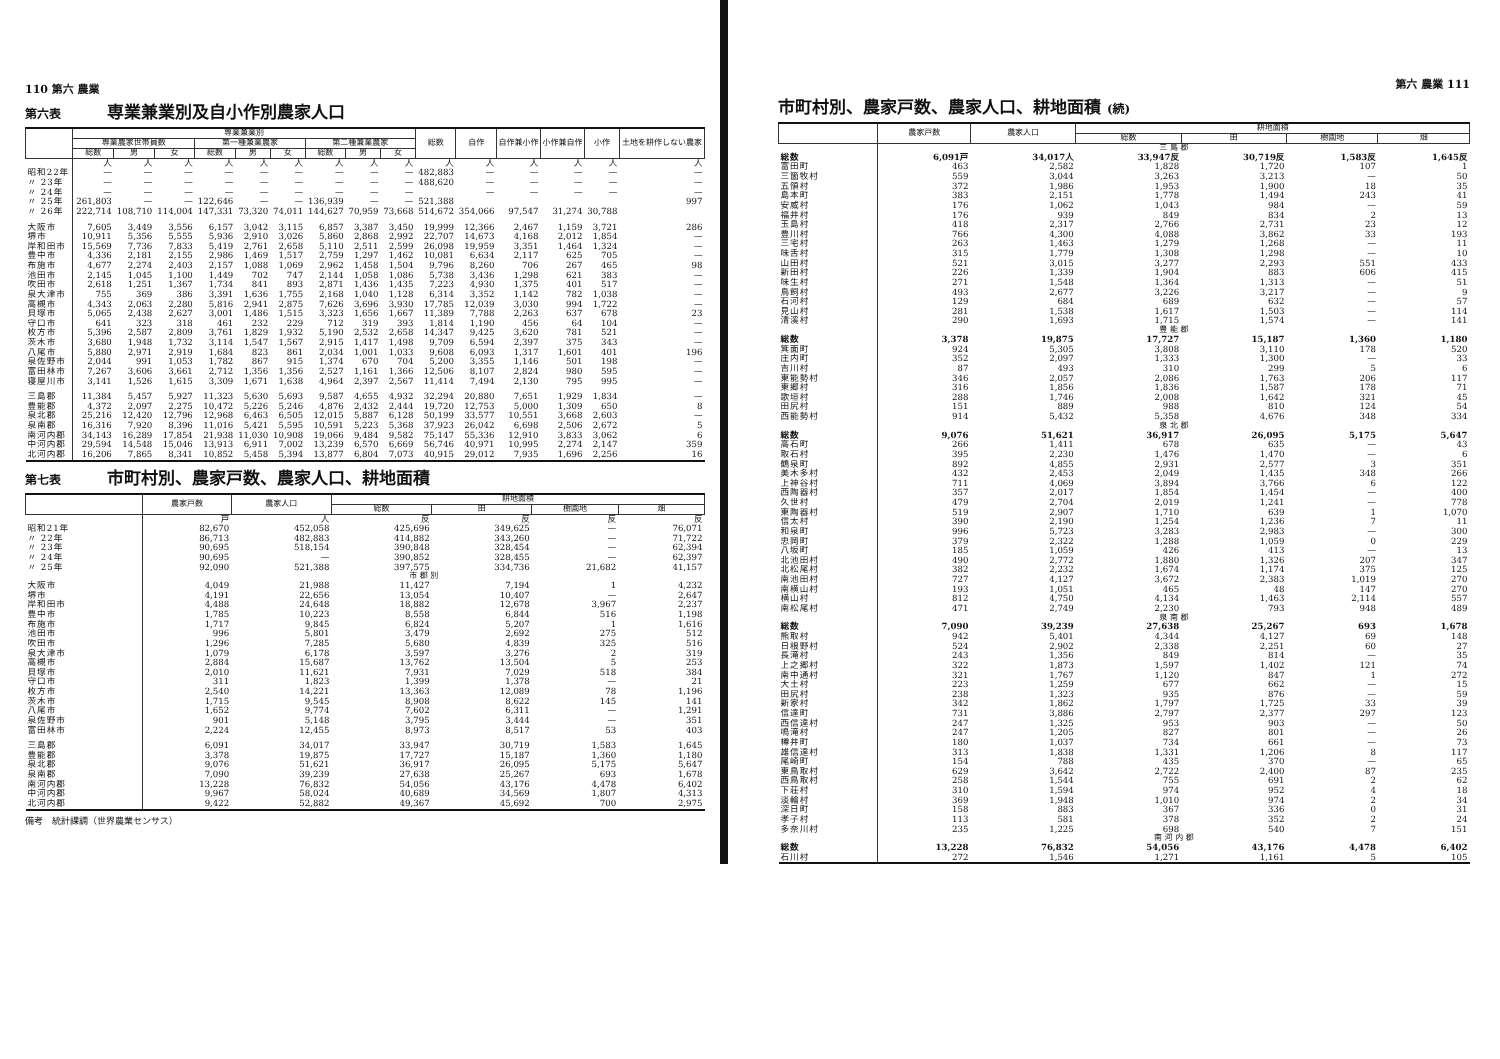110 第六 農業
第六表 専業兼業別及自小作別農家人口
| | 専業兼業別 | | | | | | | | | 総数 | 自作 | 自作兼小作 | 小作兼自作 | 小作 | 土地を耕作しない農家 |
| --- | --- | --- | --- | --- | --- | --- | --- | --- | --- | --- | --- | --- | --- | --- | --- |
| | 専業農家世帯員数 | | | 第一種兼業農家 | | | 第二種兼業農家 | | | | | | | | |
| | 総数 | 男 | 女 | 総数 | 男 | 女 | 総数 | 男 | 女 | | | | | | |
| | 人 | 人 | 人 | 人 | 人 | 人 | 人 | 人 | 人 | 人 | 人 | 人 | 人 | 人 | 人 |
| 昭和22年 | — | — | — | — | — | — | — | — | — | 482,883 | — | — | — | — | — |
| 〃 23年 | — | — | — | — | — | — | — | — | — | 488,620 | — | — | — | — | — |
| 〃 24年 | — | — | — | — | — | — | — | — | — | | — | — | — | — | — |
| 〃 25年 | 261,803 | — | — | 122,646 | — | — | 136,939 | — | — | 521,388 | | | | | 997 |
| 〃 26年 | 222,714 | 108,710 | 114,004 | 147,331 | 73,320 | 74,011 | 144,627 | 70,959 | 73,668 | 514,672 | 354,066 | 97,547 | 31,274 | 30,788 | |
| 大阪市 | 7,605 | 3,449 | 3,556 | 6,157 | 3,042 | 3,115 | 6,857 | 3,387 | 3,450 | 19,999 | 12,366 | 2,467 | 1,159 | 3,721 | 286 |
| 堺市 | 10,911 | 5,356 | 5,555 | 5,936 | 2,910 | 3,026 | 5,860 | 2,868 | 2,992 | 22,707 | 14,673 | 4,168 | 2,012 | 1,854 | — |
| 岸和田市 | 15,569 | 7,736 | 7,833 | 5,419 | 2,761 | 2,658 | 5,110 | 2,511 | 2,599 | 26,098 | 19,959 | 3,351 | 1,464 | 1,324 | — |
| 豊中市 | 4,336 | 2,181 | 2,155 | 2,986 | 1,469 | 1,517 | 2,759 | 1,297 | 1,462 | 10,081 | 6,634 | 2,117 | 625 | 705 | — |
| 布施市 | 4,677 | 2,274 | 2,403 | 2,157 | 1,088 | 1,069 | 2,962 | 1,458 | 1,504 | 9,796 | 8,260 | 706 | 267 | 465 | 98 |
| 池田市 | 2,145 | 1,045 | 1,100 | 1,449 | 702 | 747 | 2,144 | 1,058 | 1,086 | 5,738 | 3,436 | 1,298 | 621 | 383 | — |
| 吹田市 | 2,618 | 1,251 | 1,367 | 1,734 | 841 | 893 | 2,871 | 1,436 | 1,435 | 7,223 | 4,930 | 1,375 | 401 | 517 | — |
| 泉大津市 | 755 | 369 | 386 | 3,391 | 1,636 | 1,755 | 2,168 | 1,040 | 1,128 | 6,314 | 3,352 | 1,142 | 782 | 1,038 | — |
| 高槻市 | 4,343 | 2,063 | 2,280 | 5,816 | 2,941 | 2,875 | 7,626 | 3,696 | 3,930 | 17,785 | 12,039 | 3,030 | 994 | 1,722 | — |
| 貝塚市 | 5,065 | 2,438 | 2,627 | 3,001 | 1,486 | 1,515 | 3,323 | 1,656 | 1,667 | 11,389 | 7,788 | 2,263 | 637 | 678 | 23 |
| 守口市 | 641 | 323 | 318 | 461 | 232 | 229 | 712 | 319 | 393 | 1,814 | 1,190 | 456 | 64 | 104 | — |
| 枚方市 | 5,396 | 2,587 | 2,809 | 3,761 | 1,829 | 1,932 | 5,190 | 2,532 | 2,658 | 14,347 | 9,425 | 3,620 | 781 | 521 | — |
| 茨木市 | 3,680 | 1,948 | 1,732 | 3,114 | 1,547 | 1,567 | 2,915 | 1,417 | 1,498 | 9,709 | 6,594 | 2,397 | 375 | 343 | — |
| 八尾市 | 5,880 | 2,971 | 2,919 | 1,684 | 823 | 861 | 2,034 | 1,001 | 1,033 | 9,608 | 6,093 | 1,317 | 1,601 | 401 | 196 |
| 泉佐野市 | 2,044 | 991 | 1,053 | 1,782 | 867 | 915 | 1,374 | 670 | 704 | 5,200 | 3,355 | 1,146 | 501 | 198 | — |
| 富田林市 | 7,267 | 3,606 | 3,661 | 2,712 | 1,356 | 1,356 | 2,527 | 1,161 | 1,366 | 12,506 | 8,107 | 2,824 | 980 | 595 | — |
| 寝屋川市 | 3,141 | 1,526 | 1,615 | 3,309 | 1,671 | 1,638 | 4,964 | 2,397 | 2,567 | 11,414 | 7,494 | 2,130 | 795 | 995 | — |
| 三島郡 | 11,384 | 5,457 | 5,927 | 11,323 | 5,630 | 5,693 | 9,587 | 4,655 | 4,932 | 32,294 | 20,880 | 7,651 | 1,929 | 1,834 | — |
| 豊能郡 | 4,372 | 2,097 | 2,275 | 10,472 | 5,226 | 5,246 | 4,876 | 2,432 | 2,444 | 19,720 | 12,753 | 5,000 | 1,309 | 650 | 8 |
| 泉北郡 | 25,216 | 12,420 | 12,796 | 12,968 | 6,463 | 6,505 | 12,015 | 5,887 | 6,128 | 50,199 | 33,577 | 10,551 | 3,668 | 2,603 | — |
| 泉南郡 | 16,316 | 7,920 | 8,396 | 11,016 | 5,421 | 5,595 | 10,591 | 5,223 | 5,368 | 37,923 | 26,042 | 6,698 | 2,506 | 2,672 | 5 |
| 南河内郡 | 34,143 | 16,289 | 17,854 | 21,938 | 11,030 | 10,908 | 19,066 | 9,484 | 9,582 | 75,147 | 55,336 | 12,910 | 3,833 | 3,062 | 6 |
| 中河内郡 | 29,594 | 14,548 | 15,046 | 13,913 | 6,911 | 7,002 | 13,239 | 6,570 | 6,669 | 56,746 | 40,971 | 10,995 | 2,274 | 2,147 | 359 |
| 北河内郡 | 16,206 | 7,865 | 8,341 | 10,852 | 5,458 | 5,394 | 13,877 | 6,804 | 7,073 | 40,915 | 29,012 | 7,935 | 1,696 | 2,256 | 16 |
第七表 市町村別、農家戸数、農家人口、耕地面積
| | 農家戸数 | 農家人口 | 耕地面積 | | | |
| --- | --- | --- | --- | --- | --- | --- |
| | | | 総数 | 田 | 樹園地 | 畑 |
| | 戸 | 人 | 反 | 反 | 反 | 反 |
| 昭和21年 | 82,670 | 452,058 | 425,696 | 349,625 | — | 76,071 |
| 〃 22年 | 86,713 | 482,883 | 414,882 | 343,260 | — | 71,722 |
| 〃 23年 | 90,695 | 518,154 | 390,848 | 328,454 | — | 62,394 |
| 〃 24年 | 90,695 | — | 390,852 | 328,455 | — | 62,397 |
| 〃 25年 | 92,090 | 521,388 | 397,575 | 334,736 | 21,682 | 41,157 |
| | 市 郡 別 | | | | | |
| 大阪市 | 4,049 | 21,988 | 11,427 | 7,194 | 1 | 4,232 |
| 堺市 | 4,191 | 22,656 | 13,054 | 10,407 | — | 2,647 |
| 岸和田市 | 4,488 | 24,648 | 18,882 | 12,678 | 3,967 | 2,237 |
| 豊中市 | 1,785 | 10,223 | 8,558 | 6,844 | 516 | 1,198 |
| 布施市 | 1,717 | 9,845 | 6,824 | 5,207 | 1 | 1,616 |
| 池田市 | 996 | 5,801 | 3,479 | 2,692 | 275 | 512 |
| 吹田市 | 1,296 | 7,285 | 5,680 | 4,839 | 325 | 516 |
| 泉大津市 | 1,079 | 6,178 | 3,597 | 3,276 | 2 | 319 |
| 高槻市 | 2,884 | 15,687 | 13,762 | 13,504 | 5 | 253 |
| 貝塚市 | 2,010 | 11,621 | 7,931 | 7,029 | 518 | 384 |
| 守口市 | 311 | 1,823 | 1,399 | 1,378 | — | 21 |
| 枚方市 | 2,540 | 14,221 | 13,363 | 12,089 | 78 | 1,196 |
| 茨木市 | 1,715 | 9,545 | 8,908 | 8,622 | 145 | 141 |
| 八尾市 | 1,652 | 9,774 | 7,602 | 6,311 | — | 1,291 |
| 泉佐野市 | 901 | 5,148 | 3,795 | 3,444 | — | 351 |
| 富田林市 | 2,224 | 12,455 | 8,973 | 8,517 | 53 | 403 |
| 三島郡 | 6,091 | 34,017 | 33,947 | 30,719 | 1,583 | 1,645 |
| 豊能郡 | 3,378 | 19,875 | 17,727 | 15,187 | 1,360 | 1,180 |
| 泉北郡 | 9,076 | 51,621 | 36,917 | 26,095 | 5,175 | 5,647 |
| 泉南郡 | 7,090 | 39,239 | 27,638 | 25,267 | 693 | 1,678 |
| 南河内郡 | 13,228 | 76,832 | 54,056 | 43,176 | 4,478 | 6,402 |
| 中河内郡 | 9,967 | 58,024 | 40,689 | 34,569 | 1,807 | 4,313 |
| 北河内郡 | 9,422 | 52,882 | 49,367 | 45,692 | 700 | 2,975 |
備考　統計課調（世界農業センサス）
第六 農業 111
市町村別、農家戸数、農家人口、耕地面積 (続)
| | 農家戸数 | 農家人口 | 耕地面積 | | | |
| --- | --- | --- | --- | --- | --- | --- |
| | | | 総数 | 田 | 樹園地 | 畑 |
| | 三 島 郡 | | | | | |
| 総数 | 6,091戸 | 34,017人 | 33,947反 | 30,719反 | 1,583反 | 1,645反 |
| 富田町 | 463 | 2,582 | 1,828 | 1,720 | 107 | 1 |
| 三箇牧村 | 559 | 3,044 | 3,263 | 3,213 | — | 50 |
| 五領村 | 372 | 1,986 | 1,953 | 1,900 | 18 | 35 |
| 島本町 | 383 | 2,151 | 1,778 | 1,494 | 243 | 41 |
| 安威村 | 176 | 1,062 | 1,043 | 984 | — | 59 |
| 福井村 | 176 | 939 | 849 | 834 | 2 | 13 |
| 玉島村 | 418 | 2,317 | 2,766 | 2,731 | 23 | 12 |
| 豊川村 | 766 | 4,300 | 4,088 | 3,862 | 33 | 193 |
| 三宅村 | 263 | 1,463 | 1,279 | 1,268 | — | 11 |
| 味舌村 | 315 | 1,779 | 1,308 | 1,298 | — | 10 |
| 山田村 | 521 | 3,015 | 3,277 | 2,293 | 551 | 433 |
| 新田村 | 226 | 1,339 | 1,904 | 883 | 606 | 415 |
| 味生村 | 271 | 1,548 | 1,364 | 1,313 | — | 51 |
| 鳥飼村 | 493 | 2,677 | 3,226 | 3,217 | — | 9 |
| 石河村 | 129 | 684 | 689 | 632 | — | 57 |
| 見山村 | 281 | 1,538 | 1,617 | 1,503 | — | 114 |
| 清溪村 | 290 | 1,693 | 1,715 | 1,574 | — | 141 |
| | 豊 能 郡 | | | | | |
| 総数 | 3,378 | 19,875 | 17,727 | 15,187 | 1,360 | 1,180 |
| 箕面町 | 924 | 5,305 | 3,808 | 3,110 | 178 | 520 |
| 庄内町 | 352 | 2,097 | 1,333 | 1,300 | — | 33 |
| 吉川村 | 87 | 493 | 310 | 299 | 5 | 6 |
| 東能勢村 | 346 | 2,057 | 2,086 | 1,763 | 206 | 117 |
| 東郷村 | 316 | 1,856 | 1,836 | 1,587 | 178 | 71 |
| 歌垣村 | 288 | 1,746 | 2,008 | 1,642 | 321 | 45 |
| 田尻村 | 151 | 889 | 988 | 810 | 124 | 54 |
| 西能勢村 | 914 | 5,432 | 5,358 | 4,676 | 348 | 334 |
| | 泉 北 郡 | | | | | |
| 総数 | 9,076 | 51,621 | 36,917 | 26,095 | 5,175 | 5,647 |
| 高石町 | 266 | 1,411 | 678 | 635 | — | 43 |
| 取石村 | 395 | 2,230 | 1,476 | 1,470 | — | 6 |
| 鶴泉町 | 892 | 4,855 | 2,931 | 2,577 | 3 | 351 |
| 美木多村 | 432 | 2,453 | 2,049 | 1,435 | 348 | 266 |
| 上神谷村 | 711 | 4,069 | 3,894 | 3,766 | 6 | 122 |
| 西陶器村 | 357 | 2,017 | 1,854 | 1,454 | — | 400 |
| 久世村 | 479 | 2,704 | 2,019 | 1,241 | — | 778 |
| 東陶器村 | 519 | 2,907 | 1,710 | 639 | 1 | 1,070 |
| 信太村 | 390 | 2,190 | 1,254 | 1,236 | 7 | 11 |
| 和泉町 | 996 | 5,723 | 3,283 | 2,983 | — | 300 |
| 忠岡町 | 379 | 2,322 | 1,288 | 1,059 | 0 | 229 |
| 八坂町 | 185 | 1,059 | 426 | 413 | — | 13 |
| 北池田村 | 490 | 2,772 | 1,880 | 1,326 | 207 | 347 |
| 北松尾村 | 382 | 2,232 | 1,674 | 1,174 | 375 | 125 |
| 南池田村 | 727 | 4,127 | 3,672 | 2,383 | 1,019 | 270 |
| 南横山村 | 193 | 1,051 | 465 | 48 | 147 | 270 |
| 横山村 | 812 | 4,750 | 4,134 | 1,463 | 2,114 | 557 |
| 南松尾村 | 471 | 2,749 | 2,230 | 793 | 948 | 489 |
| | 泉 南 郡 | | | | | |
| 総数 | 7,090 | 39,239 | 27,638 | 25,267 | 693 | 1,678 |
| 熊取村 | 942 | 5,401 | 4,344 | 4,127 | 69 | 148 |
| 日根野村 | 524 | 2,902 | 2,338 | 2,251 | 60 | 27 |
| 長滝村 | 243 | 1,356 | 849 | 814 | — | 35 |
| 上之郷村 | 322 | 1,873 | 1,597 | 1,402 | 121 | 74 |
| 南中通村 | 321 | 1,767 | 1,120 | 847 | 1 | 272 |
| 大土村 | 223 | 1,259 | 677 | 662 | — | 15 |
| 田尻村 | 238 | 1,323 | 935 | 876 | — | 59 |
| 新家村 | 342 | 1,862 | 1,797 | 1,725 | 33 | 39 |
| 信達町 | 731 | 3,886 | 2,797 | 2,377 | 297 | 123 |
| 西信達村 | 247 | 1,325 | 953 | 903 | — | 50 |
| 鳴滝村 | 247 | 1,205 | 827 | 801 | — | 26 |
| 樽井町 | 180 | 1,037 | 734 | 661 | — | 73 |
| 雄信達村 | 313 | 1,838 | 1,331 | 1,206 | 8 | 117 |
| 尾崎町 | 154 | 788 | 435 | 370 | — | 65 |
| 東鳥取村 | 629 | 3,642 | 2,722 | 2,400 | 87 | 235 |
| 西鳥取村 | 258 | 1,544 | 755 | 691 | 2 | 62 |
| 下荘村 | 310 | 1,594 | 974 | 952 | 4 | 18 |
| 淡輪村 | 369 | 1,948 | 1,010 | 974 | 2 | 34 |
| 深日町 | 158 | 883 | 367 | 336 | 0 | 31 |
| 孝子村 | 113 | 581 | 378 | 352 | 2 | 24 |
| 多奈川村 | 235 | 1,225 | 698 | 540 | 7 | 151 |
| | 南 河 内 郡 | | | | | |
| 総数 | 13,228 | 76,832 | 54,056 | 43,176 | 4,478 | 6,402 |
| 石川村 | 272 | 1,546 | 1,271 | 1,161 | 5 | 105 |